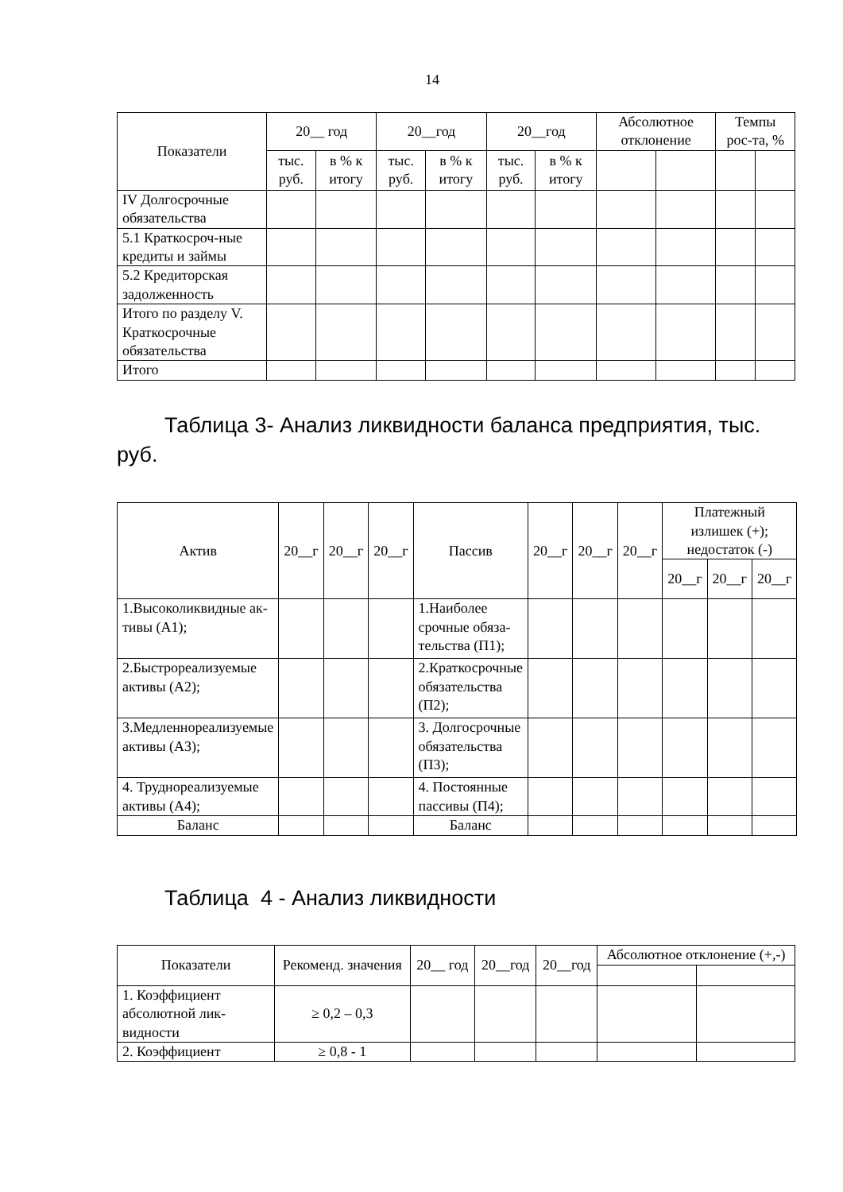14
| Показатели | 20__ год | | 20__год | | 20__год | | Абсолютное отклонение | | Темпы рос-та, % | |
| --- | --- | --- | --- | --- | --- | --- | --- | --- | --- | --- |
| | тыс. руб. | в % к итогу | тыс. руб. | в % к итогу | тыс. руб. | в % к итогу | | | | |
| IV Долгосрочные обязательства | | | | | | | | | | |
| 5.1 Краткосроч-ные кредиты и займы | | | | | | | | | | |
| 5.2 Кредиторская задолженность | | | | | | | | | | |
| Итого по разделу V. Краткосрочные обязательства | | | | | | | | | | |
| Итого | | | | | | | | | | |
Таблица 3- Анализ ликвидности баланса предприятия, тыс. руб.
| Актив | 20__г | 20__г | 20__г | Пассив | 20__г | 20__г | 20__г | Платежный излишек (+); недостаток (-) | | |
| --- | --- | --- | --- | --- | --- | --- | --- | --- | --- | --- |
| | | | | | | | | 20__г | 20__г | 20__г |
| 1.Высоколиквидные ак-тивы (А1); | | | | 1.Наиболее срочные обяза-тельства (П1); | | | | | | |
| 2.Быстрореализуемые активы (А2); | | | | 2.Краткосрочные обязательства (П2); | | | | | | |
| 3.Медленнореализуемые активы (А3); | | | | 3. Долгосрочные обязательства (П3); | | | | | | |
| 4. Труднореализуемые активы (А4); | | | | 4. Постоянные пассивы (П4); | | | | | | |
| Баланс | | | | Баланс | | | | | | |
Таблица 4 - Анализ ликвидности
| Показатели | Рекоменд. значения | 20__ год | 20__год | 20__год | Абсолютное отклонение (+,-) | |
| --- | --- | --- | --- | --- | --- | --- |
| 1. Коэффициент абсолютной лик-видности | ≥ 0,2 – 0,3 | | | | | |
| 2. Коэффициент | ≥ 0,8 - 1 | | | | | |